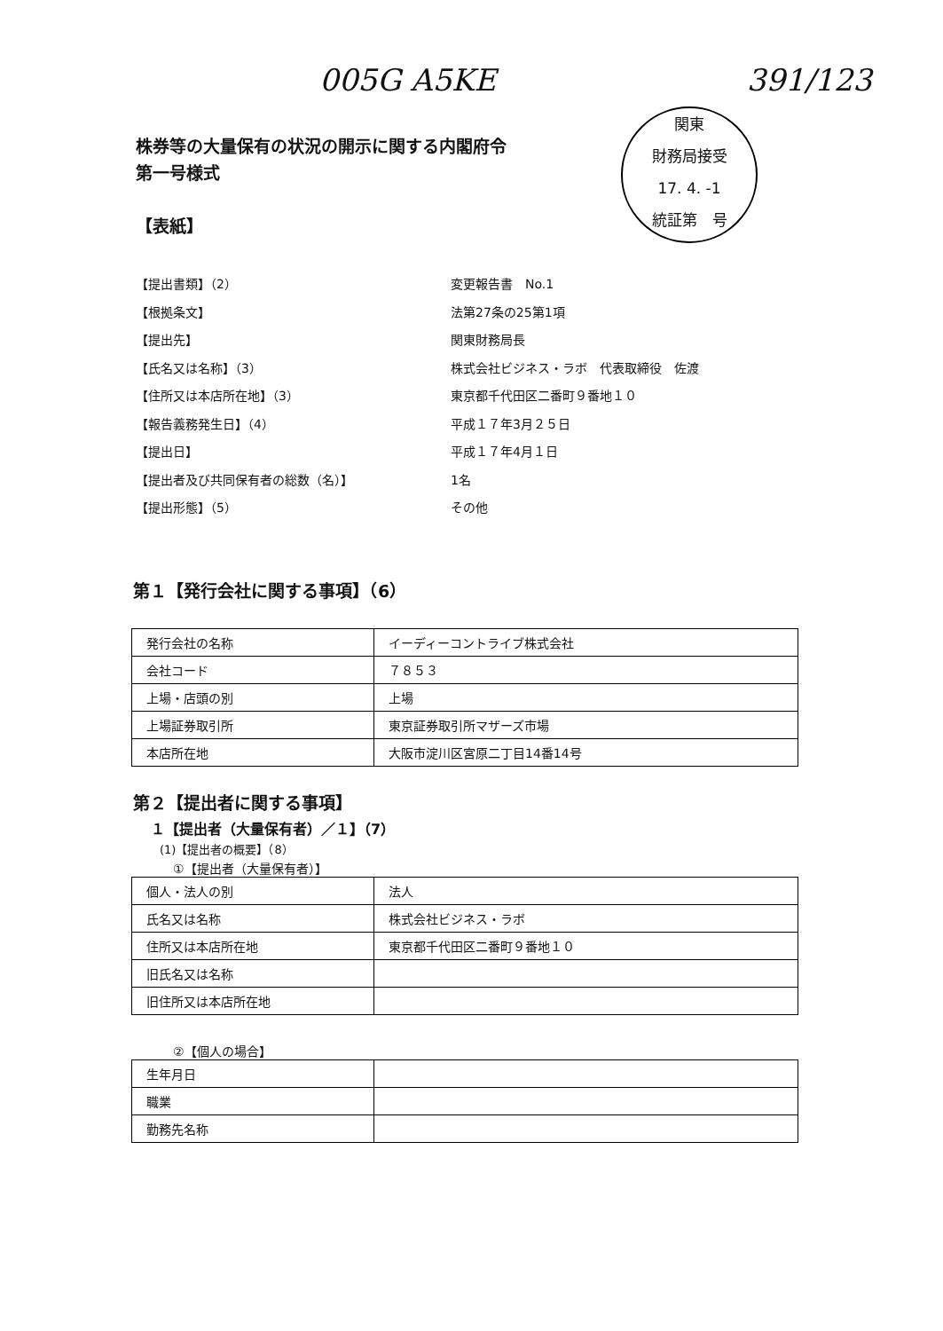005G A5KE 391/123
関東
財務局接受
17. 4. -1
統証第　号
株券等の大量保有の状況の開示に関する内閣府令
第一号様式
【表紙】
【提出書類】（2） 変更報告書　No.1
【根拠条文】 法第27条の25第1項
【提出先】 関東財務局長
【氏名又は名称】（3） 株式会社ビジネス・ラボ　代表取締役　佐渡
【住所又は本店所在地】（3） 東京都千代田区二番町９番地１０
【報告義務発生日】（4） 平成１７年3月２５日
【提出日】 平成１７年4月１日
【提出者及び共同保有者の総数（名）】 1名
【提出形態】（5） その他
第１【発行会社に関する事項】（6）
| 発行会社の名称 | イーディーコントライブ株式会社 |
| 会社コード | ７８５３ |
| 上場・店頭の別 | 上場 |
| 上場証券取引所 | 東京証券取引所マザーズ市場 |
| 本店所在地 | 大阪市淀川区宮原二丁目14番14号 |
第２【提出者に関する事項】
１【提出者（大量保有者）／１】（7）
(1)【提出者の概要】（8）
①【提出者（大量保有者）】
| 個人・法人の別 | 法人 |
| 氏名又は名称 | 株式会社ビジネス・ラボ |
| 住所又は本店所在地 | 東京都千代田区二番町９番地１０ |
| 旧氏名又は名称 | |
| 旧住所又は本店所在地 | |
②【個人の場合】
| 生年月日 | |
| 職業 | |
| 勤務先名称 | |